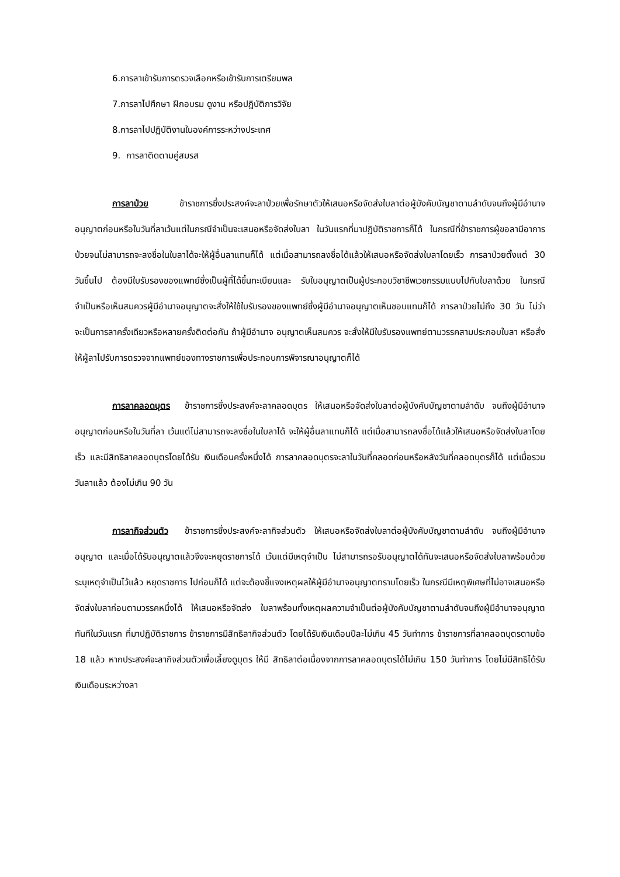6.การลาเข้ารับการตรวจเลือกหรือเข้ารับการเตรียมพล
7.การลาไปศึกษา ฝึกอบรม ดูงาน หรือปฏิบัติการวิจัย
8.การลาไปปฏิบัติงานในองค์การระหว่างประเทศ
9. การลาติดตามคู่สมรส
การลาป่วย ข้าราชการซึ่งประสงค์จะลาป่วยเพื่อรักษาตัวให้เสนอหรือจัดส่งใบลาต่อผู้บังคับบัญชาตามลำดับจนถึงผู้มีอำนาจอนุญาตก่อนหรือในวันที่ลาเว้นแต่ในกรณีจำเป็นจะเสนอหรือจัดส่งใบลา ในวันแรกที่มาปฏิบัติราชการก็ได้ ในกรณีที่ข้าราชการผู้ขอลามีอาการป่วยจนไม่สามารถจะลงชื่อในใบลาได้จะให้ผู้อื่นลาแทนก็ได้ แต่เมื่อสามารถลงชื่อได้แล้วให้เสนอหรือจัดส่งใบลาโดยเร็ว การลาป่วยตั้งแต่ 30 วันขึ้นไป ต้องมีใบรับรองของแพทย์ซึ่งเป็นผู้ที่ได้ขึ้นทะเบียนและ รับใบอนุญาตเป็นผู้ประกอบวิชาชีพเวชกรรมแนบไปกับใบลาด้วย ในกรณีจำเป็นหรือเห็นสมควรผู้มีอำนาจอนุญาตจะสั่งให้ใช้ใบรับรองของแพทย์ซึ่งผู้มีอำนาจอนุญาตเห็นชอบแทนก็ได้ การลาป่วยไม่ถึง 30 วัน ไม่ว่าจะเป็นการลาครั้งเดียวหรือหลายครั้งติดต่อกัน ถ้าผู้มีอำนาจ อนุญาตเห็นสมควร จะสั่งให้มีใบรับรองแพทย์ตามวรรคสามประกอบใบลา หรือสั่งให้ผู้ลาไปรับการตรวจจากแพทย์ของทางราชการเพื่อประกอบการพิจารณาอนุญาตก็ได้
การลาคลอดบุตร ข้าราชการซึ่งประสงค์จะลาคลอดบุตร ให้เสนอหรือจัดส่งใบลาต่อผู้บังคับบัญชาตามลำดับ จนถึงผู้มีอำนาจอนุญาตก่อนหรือในวันที่ลา เว้นแต่ไม่สามารถจะลงชื่อในใบลาได้ จะให้ผู้อื่นลาแทนก็ได้ แต่เมื่อสามารถลงชื่อได้แล้วให้เสนอหรือจัดส่งใบลาโดยเร็ว และมีสิทธิลาคลอดบุตรโดยได้รับ เงินเดือนครั้งหนึ่งได้ การลาคลอดบุตรจะลาในวันที่คลอดก่อนหรือหลังวันที่คลอดบุตรก็ได้ แต่เมื่อรวมวันลาแล้ว ต้องไม่เกิน 90 วัน
การลากิจส่วนตัว ข้าราชการซึ่งประสงค์จะลากิจส่วนตัว ให้เสนอหรือจัดส่งใบลาต่อผู้บังคับบัญชาตามลำดับ จนถึงผู้มีอำนาจอนุญาต และเมื่อได้รับอนุญาตแล้วจึงจะหยุดราชการได้ เว้นแต่มีเหตุจำเป็น ไม่สามารถรอรับอนุญาตได้ทันจะเสนอหรือจัดส่งใบลาพร้อมด้วยระบุเหตุจำเป็นไว้แล้ว หยุดราชการ ไปก่อนก็ได้ แต่จะต้องชี้แจงเหตุผลให้ผู้มีอำนาจอนุญาตทราบโดยเร็ว ในกรณีมีเหตุพิเศษที่ไม่อาจเสนอหรือจัดส่งใบลาก่อนตามวรรคหนึ่งได้ ให้เสนอหรือจัดส่ง ใบลาพร้อมทั้งเหตุผลความจำเป็นต่อผู้บังคับบัญชาตามลำดับจนถึงผู้มีอำนาจอนุญาตทันทีในวันแรก ที่มาปฏิบัติราชการ ข้าราชการมีสิทธิลากิจส่วนตัว โดยได้รับเงินเดือนปีละไม่เกิน 45 วันทำการ ข้าราชการที่ลาคลอดบุตรตามข้อ 18 แล้ว หากประสงค์จะลากิจส่วนตัวเพื่อเลี้ยงดูบุตร ให้มี สิทธิลาต่อเนื่องจากการลาคลอดบุตรได้ไม่เกิน 150 วันทำการ โดยไม่มีสิทธิได้รับเงินเดือนระหว่างลา